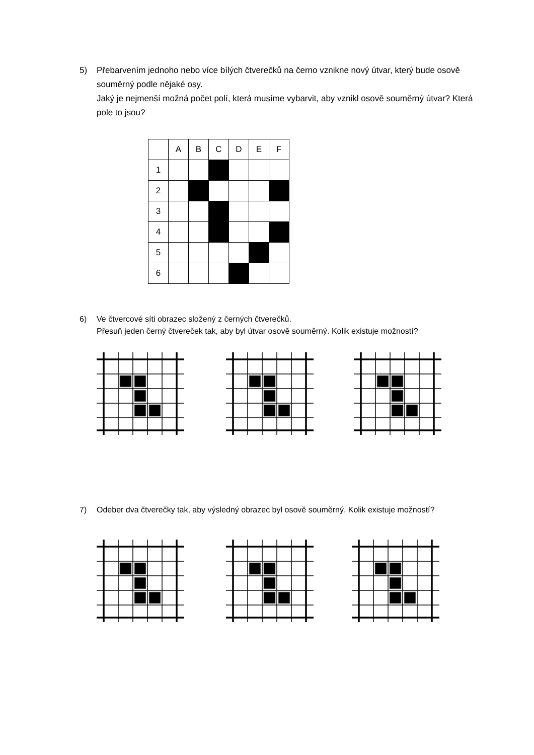5) Přebarvením jednoho nebo více bílých čtverečků na černo vznikne nový útvar, který bude osově souměrný podle nějaké osy.
Jaký je nejmenší možná počet polí, která musíme vybarvit, aby vznikl osově souměrný útvar? Která pole to jsou?
| | A | B | C | D | E | F |
| 1 | | | | | | |
| 2 | | | | | | |
| 3 | | | | | | |
| 4 | | | | | | |
| 5 | | | | | | |
| 6 | | | | | | |
6) Ve čtvercové síti obrazec složený z černých čtverečků.
Přesuň jeden černý čtvereček tak, aby byl útvar osově souměrný. Kolik existuje možností?
7) Odeber dva čtverečky tak, aby výsledný obrazec byl osově souměrný. Kolik existuje možností?